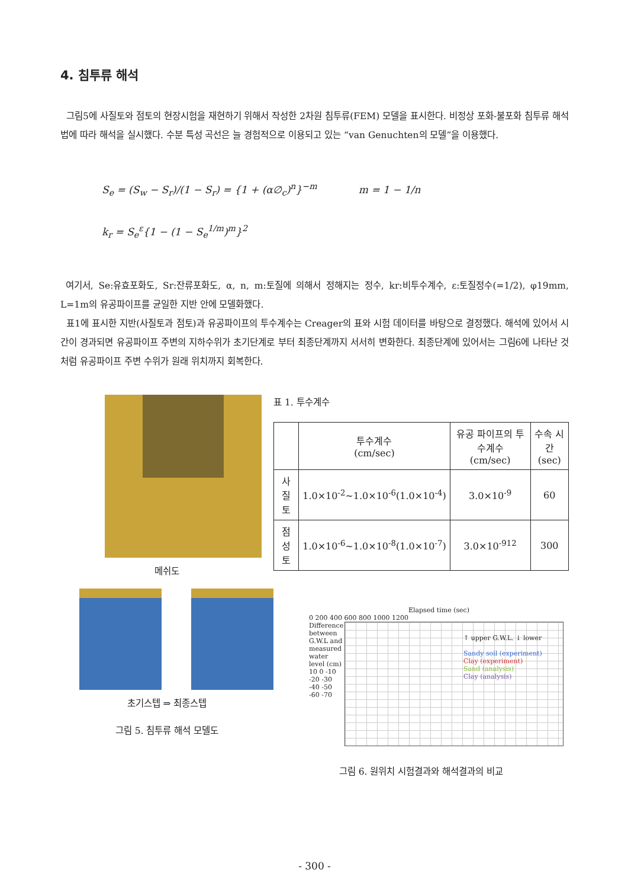4. 침투류 해석
그림5에 사질토와 점토의 현장시험을 재현하기 위해서 작성한 2차원 침투류(FEM) 모델을 표시한다. 비정상 포화-불포화 침투류 해석법에 따라 해석을 실시했다. 수분 특성 곡선은 늘 경험적으로 이용되고 있는 “van Genuchten의 모델”을 이용했다.
S<sub>e</sub> = (S<sub>w</sub> − S<sub>r</sub>)/(1 − S<sub>r</sub>) = {1 + (α∅<sub>c</sub>)<sup>n</sup>}<sup>−m</sup> m = 1 − 1/n
k<sub>r</sub> = S<sub>e</sub><sup>ε</sup>{1 − (1 − S<sub>e</sub><sup>1/m</sup>)<sup>m</sup>}<sup>2</sup>
여기서, Se:유효포화도, Sr:잔류포화도, α, n, m:토질에 의해서 정해지는 정수, kr:비투수계수, ε:토질정수(=1/2), φ19mm, L=1m의 유공파이프를 균일한 지반 안에 모델화했다.
표1에 표시한 지반(사질토과 점토)과 유공파이프의 투수계수는 Creager의 표와 시험 데이터를 바탕으로 결정했다. 해석에 있어서 시간이 경과되면 유공파이프 주변의 지하수위가 초기단계로 부터 최종단계까지 서서히 변화한다. 최종단계에 있어서는 그림6에 나타난 것처럼 유공파이프 주변 수위가 원래 위치까지 회복한다.
메쉬도
초기스텝 ⇒ 최종스텝
그림 5. 침투류 해석 모델도
표 1. 투수계수
| | 투수계수 (cm/sec) | 유공 파이프의 투수계수 (cm/sec) | 수속 시간 (sec) |
| --- | --- | --- | --- |
| 사질토 | 1.0×10<sup>-2</sup>~1.0×10<sup>-6</sup>(1.0×10<sup>-4</sup>) | 3.0×10<sup>-9</sup> | 60 |
| 점성토 | 1.0×10<sup>-6</sup>~1.0×10<sup>-8</sup>(1.0×10<sup>-7</sup>) | 3.0×10<sup>-912</sup> | 300 |
Elapsed time (sec)
0 200 400 600 800 1000 1200
Difference between G.W.L and measured water level (cm)
10 0 -10 -20 -30 -40 -50 -60 -70
↑ upper G.W.L. ↓ lower
Sandy soil (experiment)
Clay (experiment)
Sand (analysis)
Clay (analysis)
그림 6. 원위치 시험결과와 해석결과의 비교
- 300 -